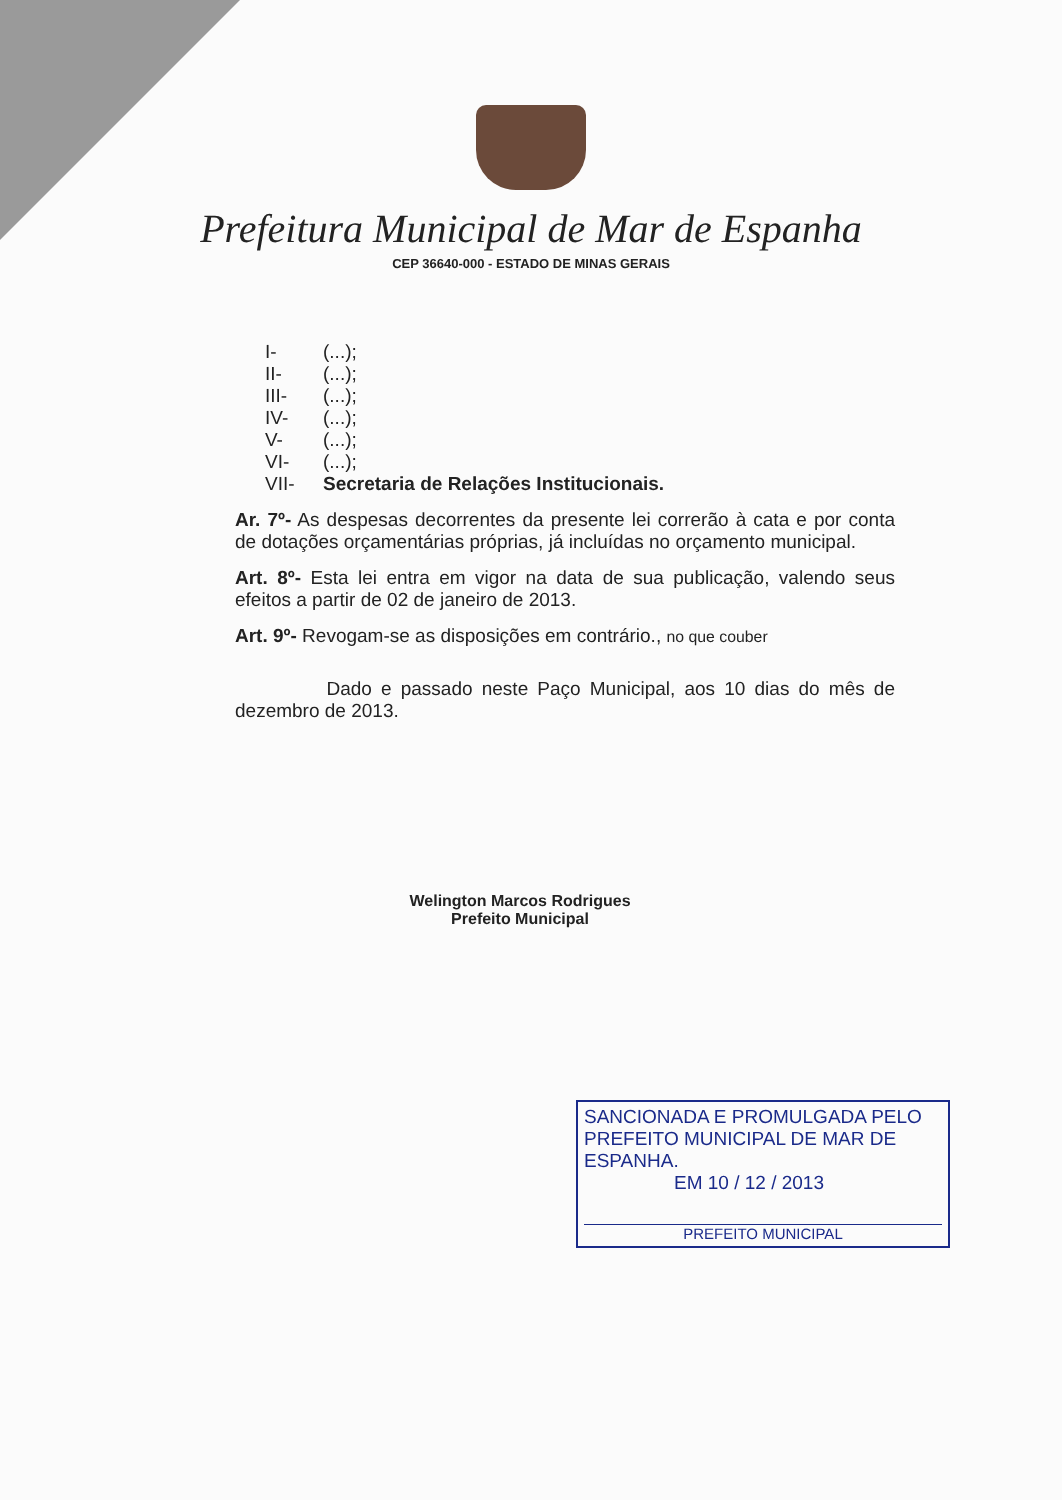Prefeitura Municipal de Mar de Espanha
CEP 36640-000 - ESTADO DE MINAS GERAIS
I- (...);
II- (...);
III- (...);
IV- (...);
V- (...);
VI- (...);
VII- Secretaria de Relações Institucionais.
Ar. 7º- As despesas decorrentes da presente lei correrão à cata e por conta de dotações orçamentárias próprias, já incluídas no orçamento municipal.
Art. 8º- Esta lei entra em vigor na data de sua publicação, valendo seus efeitos a partir de 02 de janeiro de 2013.
Art. 9º- Revogam-se as disposições em contrário., no que couber
Dado e passado neste Paço Municipal, aos 10 dias do mês de dezembro de 2013.
Welington Marcos Rodrigues
Prefeito Municipal
SANCIONADA E PROMULGADA PELO PREFEITO MUNICIPAL DE MAR DE ESPANHA.
EM 10 / 12 / 2013
PREFEITO MUNICIPAL